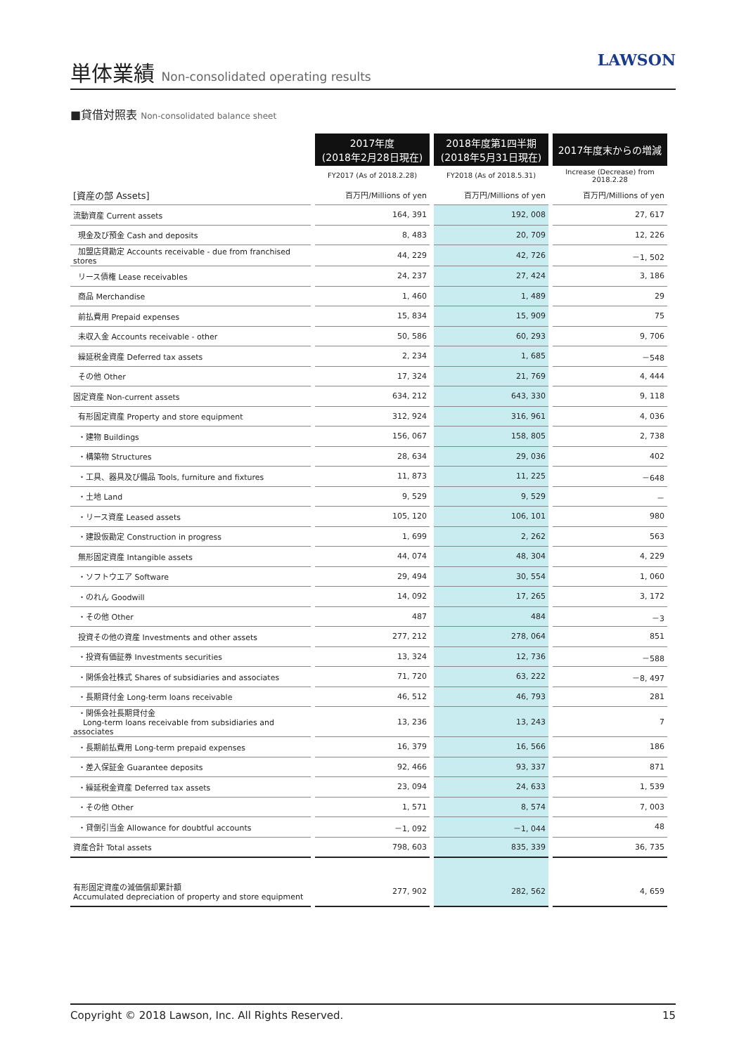単体業績 Non-consolidated operating results
LAWSON
■貸借対照表 Non-consolidated balance sheet
| | 2017年度 (2018年2月28日現在) | 2018年度第1四半期 (2018年5月31日現在) | 2017年度末からの増減 |
| --- | --- | --- | --- |
| | FY2017 (As of 2018.2.28) | FY2018 (As of 2018.5.31) | Increase (Decrease) from 2018.2.28 |
| [資産の部 Assets] | 百万円/Millions of yen | 百万円/Millions of yen | 百万円/Millions of yen |
| 流動資産 Current assets | 164, 391 | 192, 008 | 27, 617 |
| 現金及び預金 Cash and deposits | 8, 483 | 20, 709 | 12, 226 |
| 加盟店貸勘定 Accounts receivable - due from franchised stores | 44, 229 | 42, 726 | －1, 502 |
| リース債権 Lease receivables | 24, 237 | 27, 424 | 3, 186 |
| 商品 Merchandise | 1, 460 | 1, 489 | 29 |
| 前払費用 Prepaid expenses | 15, 834 | 15, 909 | 75 |
| 未収入金 Accounts receivable - other | 50, 586 | 60, 293 | 9, 706 |
| 繰延税金資産 Deferred tax assets | 2, 234 | 1, 685 | －548 |
| その他 Other | 17, 324 | 21, 769 | 4, 444 |
| 固定資産 Non-current assets | 634, 212 | 643, 330 | 9, 118 |
| 有形固定資産 Property and store equipment | 312, 924 | 316, 961 | 4, 036 |
| ・建物 Buildings | 156, 067 | 158, 805 | 2, 738 |
| ・構築物 Structures | 28, 634 | 29, 036 | 402 |
| ・工具、器具及び備品 Tools, furniture and fixtures | 11, 873 | 11, 225 | －648 |
| ・土地 Land | 9, 529 | 9, 529 | － |
| ・リース資産 Leased assets | 105, 120 | 106, 101 | 980 |
| ・建設仮勘定 Construction in progress | 1, 699 | 2, 262 | 563 |
| 無形固定資産 Intangible assets | 44, 074 | 48, 304 | 4, 229 |
| ・ソフトウエア Software | 29, 494 | 30, 554 | 1, 060 |
| ・のれん Goodwill | 14, 092 | 17, 265 | 3, 172 |
| ・その他 Other | 487 | 484 | －3 |
| 投資その他の資産 Investments and other assets | 277, 212 | 278, 064 | 851 |
| ・投資有価証券 Investments securities | 13, 324 | 12, 736 | －588 |
| ・関係会社株式 Shares of subsidiaries and associates | 71, 720 | 63, 222 | －8, 497 |
| ・長期貸付金 Long-term loans receivable | 46, 512 | 46, 793 | 281 |
| ・関係会社長期貸付金 Long-term loans receivable from subsidiaries and associates | 13, 236 | 13, 243 | 7 |
| ・長期前払費用 Long-term prepaid expenses | 16, 379 | 16, 566 | 186 |
| ・差入保証金 Guarantee deposits | 92, 466 | 93, 337 | 871 |
| ・繰延税金資産 Deferred tax assets | 23, 094 | 24, 633 | 1, 539 |
| ・その他 Other | 1, 571 | 8, 574 | 7, 003 |
| ・貸倒引当金 Allowance for doubtful accounts | －1, 092 | －1, 044 | 48 |
| 資産合計 Total assets | 798, 603 | 835, 339 | 36, 735 |
| 有形固定資産の減価償却累計額 Accumulated depreciation of property and store equipment | 277, 902 | 282, 562 | 4, 659 |
Copyright © 2018 Lawson, Inc. All Rights Reserved. 15